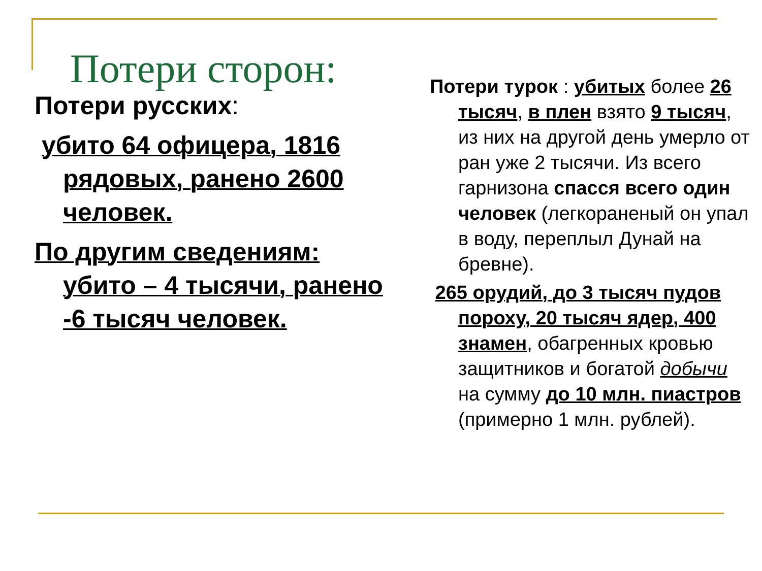Потери сторон:
Потери русских:
убито 64 офицера, 1816 рядовых, ранено 2600 человек.
По другим сведениям: убито – 4 тысячи, ранено -6 тысяч человек.
Потери турок : убитых более 26 тысяч, в плен взято 9 тысяч, из них на другой день умерло от ран уже 2 тысячи. Из всего гарнизона спасся всего один человек (легкораненый он упал в воду, переплыл Дунай на бревне).
265 орудий, до 3 тысяч пудов пороху, 20 тысяч ядер, 400 знамен, обагренных кровью защитников и богатой добычи на сумму до 10 млн. пиастров (примерно 1 млн. рублей).